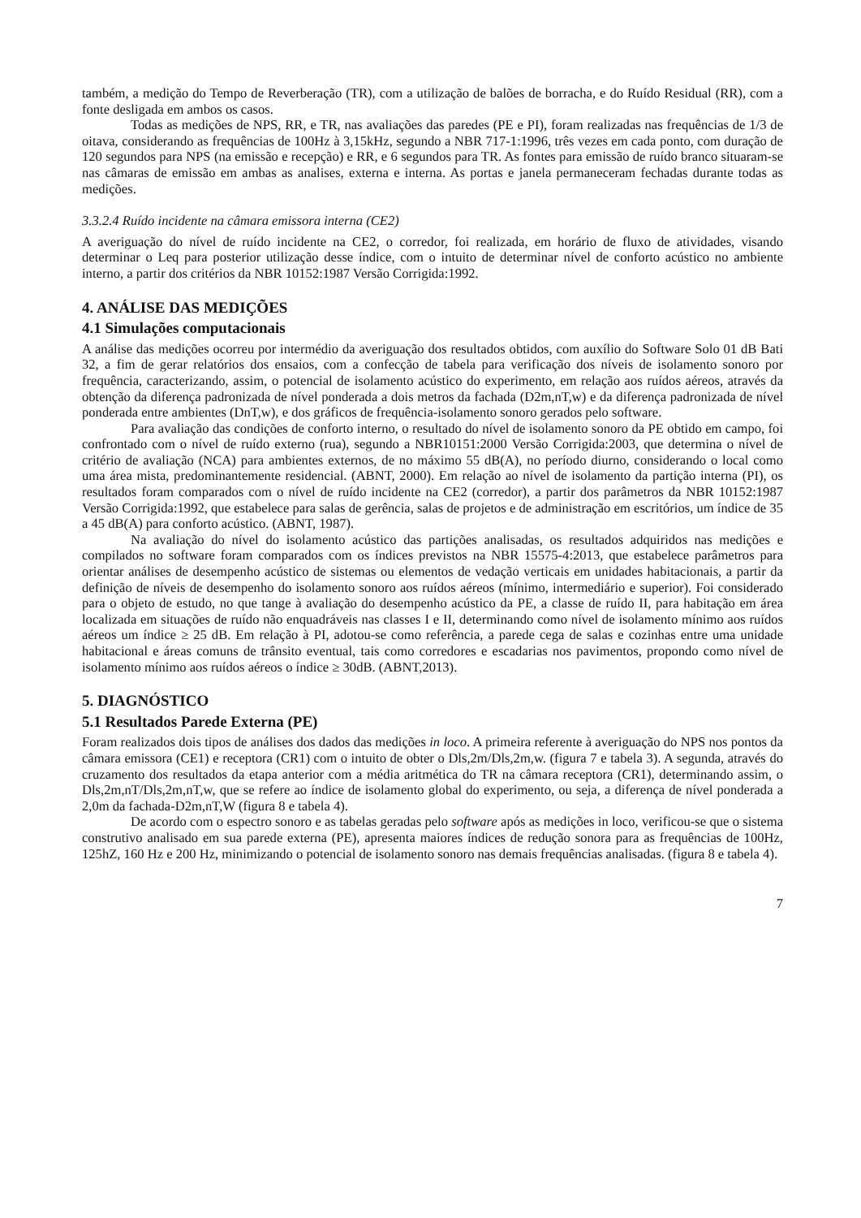também, a medição do Tempo de Reverberação (TR), com a utilização de balões de borracha, e do Ruído Residual (RR), com a fonte desligada em ambos os casos.
Todas as medições de NPS, RR, e TR, nas avaliações das paredes (PE e PI), foram realizadas nas frequências de 1/3 de oitava, considerando as frequências de 100Hz à 3,15kHz, segundo a NBR 717-1:1996, três vezes em cada ponto, com duração de 120 segundos para NPS (na emissão e recepção) e RR, e 6 segundos para TR. As fontes para emissão de ruído branco situaram-se nas câmaras de emissão em ambas as analises, externa e interna. As portas e janela permaneceram fechadas durante todas as medições.
3.3.2.4 Ruído incidente na câmara emissora interna (CE2)
A averiguação do nível de ruído incidente na CE2, o corredor, foi realizada, em horário de fluxo de atividades, visando determinar o Leq para posterior utilização desse índice, com o intuito de determinar nível de conforto acústico no ambiente interno, a partir dos critérios da NBR 10152:1987 Versão Corrigida:1992.
4. ANÁLISE DAS MEDIÇÕES
4.1 Simulações computacionais
A análise das medições ocorreu por intermédio da averiguação dos resultados obtidos, com auxílio do Software Solo 01 dB Bati 32, a fim de gerar relatórios dos ensaios, com a confecção de tabela para verificação dos níveis de isolamento sonoro por frequência, caracterizando, assim, o potencial de isolamento acústico do experimento, em relação aos ruídos aéreos, através da obtenção da diferença padronizada de nível ponderada a dois metros da fachada (D2m,nT,w) e da diferença padronizada de nível ponderada entre ambientes (DnT,w), e dos gráficos de frequência-isolamento sonoro gerados pelo software.
Para avaliação das condições de conforto interno, o resultado do nível de isolamento sonoro da PE obtido em campo, foi confrontado com o nível de ruído externo (rua), segundo a NBR10151:2000 Versão Corrigida:2003, que determina o nível de critério de avaliação (NCA) para ambientes externos, de no máximo 55 dB(A), no período diurno, considerando o local como uma área mista, predominantemente residencial. (ABNT, 2000). Em relação ao nível de isolamento da partição interna (PI), os resultados foram comparados com o nível de ruído incidente na CE2 (corredor), a partir dos parâmetros da NBR 10152:1987 Versão Corrigida:1992, que estabelece para salas de gerência, salas de projetos e de administração em escritórios, um índice de 35 a 45 dB(A) para conforto acústico. (ABNT, 1987).
Na avaliação do nível do isolamento acústico das partições analisadas, os resultados adquiridos nas medições e compilados no software foram comparados com os índices previstos na NBR 15575-4:2013, que estabelece parâmetros para orientar análises de desempenho acústico de sistemas ou elementos de vedação verticais em unidades habitacionais, a partir da definição de níveis de desempenho do isolamento sonoro aos ruídos aéreos (mínimo, intermediário e superior). Foi considerado para o objeto de estudo, no que tange à avaliação do desempenho acústico da PE, a classe de ruído II, para habitação em área localizada em situações de ruído não enquadráveis nas classes I e II, determinando como nível de isolamento mínimo aos ruídos aéreos um índice ≥ 25 dB. Em relação à PI, adotou-se como referência, a parede cega de salas e cozinhas entre uma unidade habitacional e áreas comuns de trânsito eventual, tais como corredores e escadarias nos pavimentos, propondo como nível de isolamento mínimo aos ruídos aéreos o índice ≥ 30dB. (ABNT,2013).
5. DIAGNÓSTICO
5.1 Resultados Parede Externa (PE)
Foram realizados dois tipos de análises dos dados das medições in loco. A primeira referente à averiguação do NPS nos pontos da câmara emissora (CE1) e receptora (CR1) com o intuito de obter o Dls,2m/Dls,2m,w. (figura 7 e tabela 3). A segunda, através do cruzamento dos resultados da etapa anterior com a média aritmética do TR na câmara receptora (CR1), determinando assim, o Dls,2m,nT/Dls,2m,nT,w, que se refere ao índice de isolamento global do experimento, ou seja, a diferença de nível ponderada a 2,0m da fachada-D2m,nT,W (figura 8 e tabela 4).
De acordo com o espectro sonoro e as tabelas geradas pelo software após as medições in loco, verificou-se que o sistema construtivo analisado em sua parede externa (PE), apresenta maiores índices de redução sonora para as frequências de 100Hz, 125hZ, 160 Hz e 200 Hz, minimizando o potencial de isolamento sonoro nas demais frequências analisadas. (figura 8 e tabela 4).
7